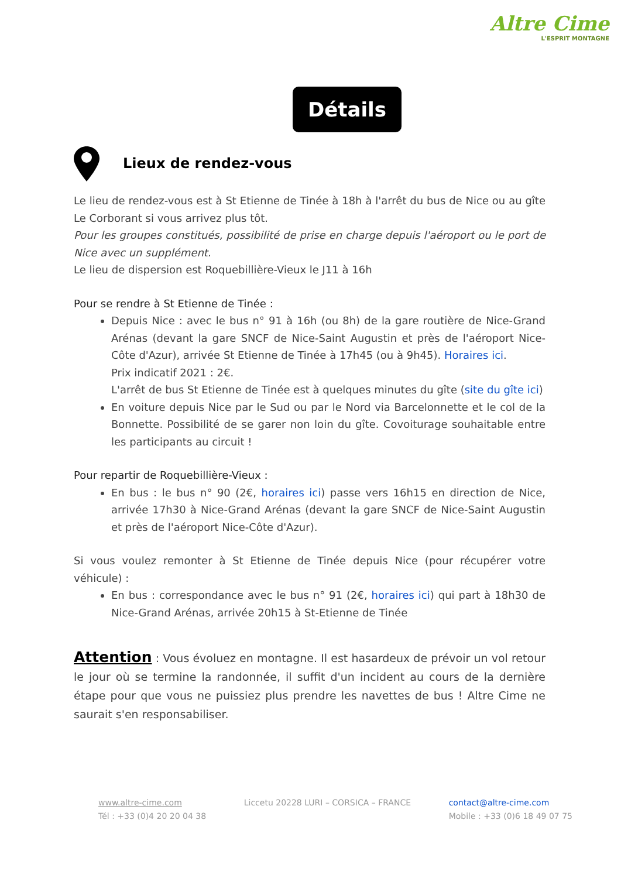Altre Cime
L'ESPRIT MONTAGNE
Détails
Lieux de rendez-vous
Le lieu de rendez-vous est à St Etienne de Tinée à 18h à l'arrêt du bus de Nice ou au gîte Le Corborant si vous arrivez plus tôt.
Pour les groupes constitués, possibilité de prise en charge depuis l'aéroport ou le port de Nice avec un supplément.
Le lieu de dispersion est Roquebillière-Vieux le J11 à 16h
Pour se rendre à St Etienne de Tinée :
Depuis Nice : avec le bus n° 91 à 16h (ou 8h) de la gare routière de Nice-Grand Arénas (devant la gare SNCF de Nice-Saint Augustin et près de l'aéroport Nice-Côte d'Azur), arrivée St Etienne de Tinée à 17h45 (ou à 9h45). Horaires ici.
Prix indicatif 2021 : 2€.
L'arrêt de bus St Etienne de Tinée est à quelques minutes du gîte (site du gîte ici)
En voiture depuis Nice par le Sud ou par le Nord via Barcelonnette et le col de la Bonnette. Possibilité de se garer non loin du gîte. Covoiturage souhaitable entre les participants au circuit !
Pour repartir de Roquebillière-Vieux :
En bus : le bus n° 90 (2€, horaires ici) passe vers 16h15 en direction de Nice, arrivée 17h30 à Nice-Grand Arénas (devant la gare SNCF de Nice-Saint Augustin et près de l'aéroport Nice-Côte d'Azur).
Si vous voulez remonter à St Etienne de Tinée depuis Nice (pour récupérer votre véhicule) :
En bus : correspondance avec le bus n° 91 (2€, horaires ici) qui part à 18h30 de Nice-Grand Arénas, arrivée 20h15 à St-Etienne de Tinée
Attention : Vous évoluez en montagne. Il est hasardeux de prévoir un vol retour le jour où se termine la randonnée, il suffit d'un incident au cours de la dernière étape pour que vous ne puissiez plus prendre les navettes de bus ! Altre Cime ne saurait s'en responsabiliser.
www.altre-cime.com
Tél : +33 (0)4 20 20 04 38
Liccetu 20228 LURI – CORSICA – FRANCE
contact@altre-cime.com
Mobile : +33 (0)6 18 49 07 75